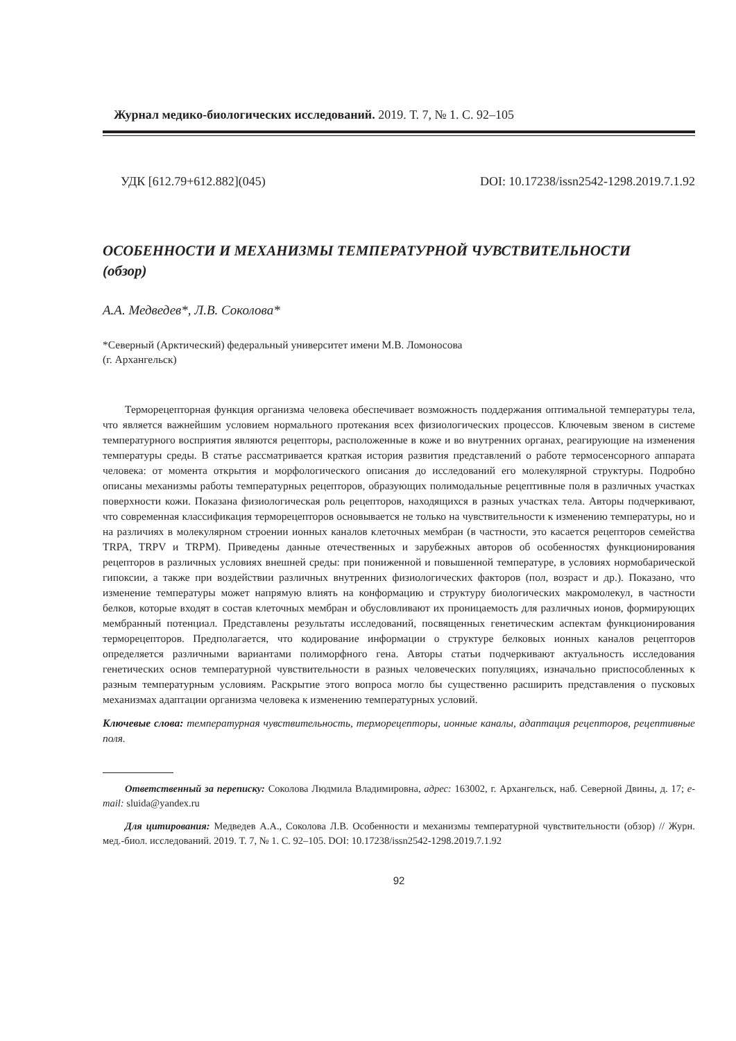Журнал медико-биологических исследований. 2019. Т. 7, № 1. С. 92–105
УДК [612.79+612.882](045) DOI: 10.17238/issn2542-1298.2019.7.1.92
ОСОБЕННОСТИ И МЕХАНИЗМЫ ТЕМПЕРАТУРНОЙ ЧУВСТВИТЕЛЬНОСТИ
(обзор)
А.А. Медведев*, Л.В. Соколова*
*Северный (Арктический) федеральный университет имени М.В. Ломоносова
(г. Архангельск)
Терморецепторная функция организма человека обеспечивает возможность поддержания оптимальной температуры тела, что является важнейшим условием нормального протекания всех физиологических процессов. Ключевым звеном в системе температурного восприятия являются рецепторы, расположенные в коже и во внутренних органах, реагирующие на изменения температуры среды. В статье рассматривается краткая история развития представлений о работе термосенсорного аппарата человека: от момента открытия и морфологического описания до исследований его молекулярной структуры. Подробно описаны механизмы работы температурных рецепторов, образующих полимодальные рецептивные поля в различных участках поверхности кожи. Показана физиологическая роль рецепторов, находящихся в разных участках тела. Авторы подчеркивают, что современная классификация терморецепторов основывается не только на чувствительности к изменению температуры, но и на различиях в молекулярном строении ионных каналов клеточных мембран (в частности, это касается рецепторов семейства TRPA, TRPV и TRPM). Приведены данные отечественных и зарубежных авторов об особенностях функционирования рецепторов в различных условиях внешней среды: при пониженной и повышенной температуре, в условиях нормобарической гипоксии, а также при воздействии различных внутренних физиологических факторов (пол, возраст и др.). Показано, что изменение температуры может напрямую влиять на конформацию и структуру биологических макромолекул, в частности белков, которые входят в состав клеточных мембран и обусловливают их проницаемость для различных ионов, формирующих мембранный потенциал. Представлены результаты исследований, посвященных генетическим аспектам функционирования терморецепторов. Предполагается, что кодирование информации о структуре белковых ионных каналов рецепторов определяется различными вариантами полиморфного гена. Авторы статьи подчеркивают актуальность исследования генетических основ температурной чувствительности в разных человеческих популяциях, изначально приспособленных к разным температурным условиям. Раскрытие этого вопроса могло бы существенно расширить представления о пусковых механизмах адаптации организма человека к изменению температурных условий.
Ключевые слова: температурная чувствительность, терморецепторы, ионные каналы, адаптация рецепторов, рецептивные поля.
Ответственный за переписку: Соколова Людмила Владимировна, адрес: 163002, г. Архангельск, наб. Северной Двины, д. 17; e-mail: sluida@yandex.ru
Для цитирования: Медведев А.А., Соколова Л.В. Особенности и механизмы температурной чувствительности (обзор) // Журн. мед.-биол. исследований. 2019. Т. 7, № 1. С. 92–105. DOI: 10.17238/issn2542-1298.2019.7.1.92
92